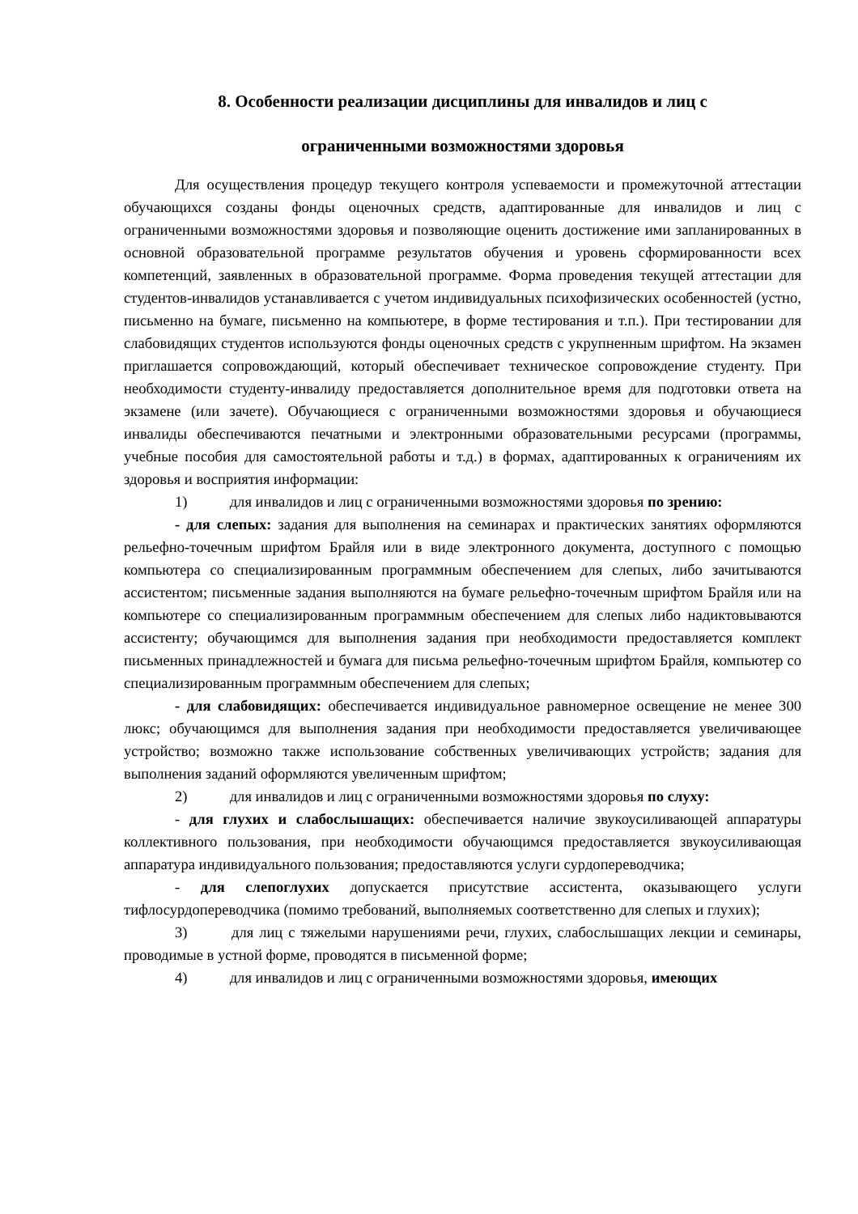8. Особенности реализации дисциплины для инвалидов и лиц с
ограниченными возможностями здоровья
Для осуществления процедур текущего контроля успеваемости и промежуточной аттестации обучающихся созданы фонды оценочных средств, адаптированные для инвалидов и лиц с ограниченными возможностями здоровья и позволяющие оценить достижение ими запланированных в основной образовательной программе результатов обучения и уровень сформированности всех компетенций, заявленных в образовательной программе. Форма проведения текущей аттестации для студентов-инвалидов устанавливается с учетом индивидуальных психофизических особенностей (устно, письменно на бумаге, письменно на компьютере, в форме тестирования и т.п.). При тестировании для слабовидящих студентов используются фонды оценочных средств с укрупненным шрифтом. На экзамен приглашается сопровождающий, который обеспечивает техническое сопровождение студенту. При необходимости студенту-инвалиду предоставляется дополнительное время для подготовки ответа на экзамене (или зачете). Обучающиеся с ограниченными возможностями здоровья и обучающиеся инвалиды обеспечиваются печатными и электронными образовательными ресурсами (программы, учебные пособия для самостоятельной работы и т.д.) в формах, адаптированных к ограничениям их здоровья и восприятия информации:
1) для инвалидов и лиц с ограниченными возможностями здоровья по зрению:
- для слепых: задания для выполнения на семинарах и практических занятиях оформляются рельефно-точечным шрифтом Брайля или в виде электронного документа, доступного с помощью компьютера со специализированным программным обеспечением для слепых, либо зачитываются ассистентом; письменные задания выполняются на бумаге рельефно-точечным шрифтом Брайля или на компьютере со специализированным программным обеспечением для слепых либо надиктовываются ассистенту; обучающимся для выполнения задания при необходимости предоставляется комплект письменных принадлежностей и бумага для письма рельефно-точечным шрифтом Брайля, компьютер со специализированным программным обеспечением для слепых;
- для слабовидящих: обеспечивается индивидуальное равномерное освещение не менее 300 люкс; обучающимся для выполнения задания при необходимости предоставляется увеличивающее устройство; возможно также использование собственных увеличивающих устройств; задания для выполнения заданий оформляются увеличенным шрифтом;
2) для инвалидов и лиц с ограниченными возможностями здоровья по слуху:
- для глухих и слабослышащих: обеспечивается наличие звукоусиливающей аппаратуры коллективного пользования, при необходимости обучающимся предоставляется звукоусиливающая аппаратура индивидуального пользования; предоставляются услуги сурдопереводчика;
- для слепоглухих допускается присутствие ассистента, оказывающего услуги тифлосурдопереводчика (помимо требований, выполняемых соответственно для слепых и глухих);
3) для лиц с тяжелыми нарушениями речи, глухих, слабослышащих лекции и семинары, проводимые в устной форме, проводятся в письменной форме;
4) для инвалидов и лиц с ограниченными возможностями здоровья, имеющих